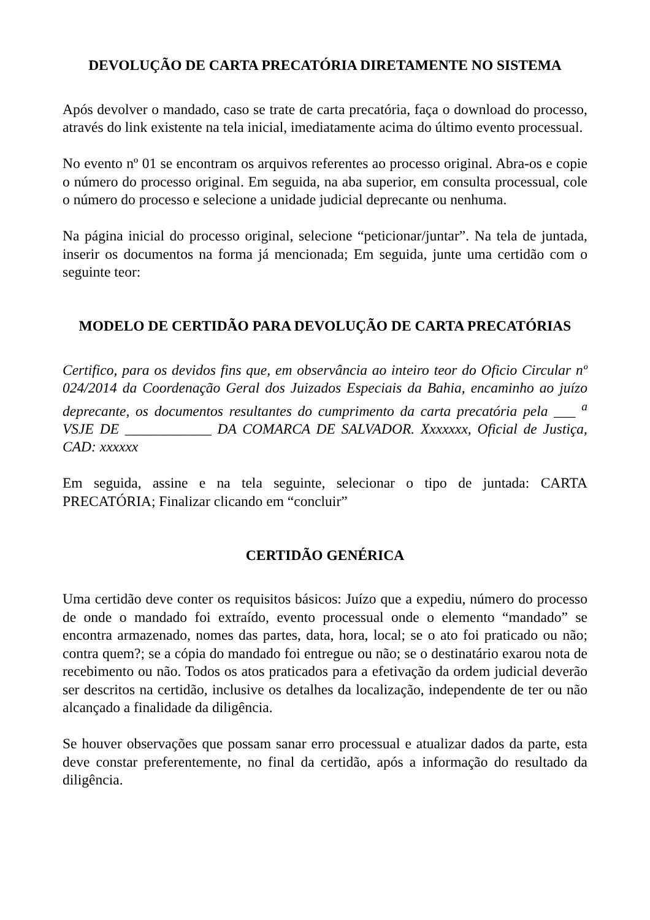DEVOLUÇÃO DE CARTA PRECATÓRIA DIRETAMENTE NO SISTEMA
Após devolver o mandado, caso se trate de carta precatória, faça o download do processo, através do link existente na tela inicial, imediatamente acima do último evento processual.
No evento nº 01 se encontram os arquivos referentes ao processo original. Abra-os e copie o número do processo original. Em seguida, na aba superior, em consulta processual, cole o número do processo e selecione a unidade judicial deprecante ou nenhuma.
Na página inicial do processo original, selecione “peticionar/juntar”. Na tela de juntada, inserir os documentos na forma já mencionada; Em seguida, junte uma certidão com o seguinte teor:
MODELO DE CERTIDÃO PARA DEVOLUÇÃO DE CARTA PRECATÓRIAS
Certifico, para os devidos fins que, em observância ao inteiro teor do Oficio Circular nº 024/2014 da Coordenação Geral dos Juizados Especiais da Bahia, encaminho ao juízo deprecante, os documentos resultantes do cumprimento da carta precatória pela ___ <sup>a</sup> VSJE DE ____________ DA COMARCA DE SALVADOR. Xxxxxxx, Oficial de Justiça, CAD: xxxxxx
Em seguida, assine e na tela seguinte, selecionar o tipo de juntada: CARTA PRECATÓRIA; Finalizar clicando em “concluir”
CERTIDÃO GENÉRICA
Uma certidão deve conter os requisitos básicos: Juízo que a expediu, número do processo de onde o mandado foi extraído, evento processual onde o elemento “mandado” se encontra armazenado, nomes das partes, data, hora, local; se o ato foi praticado ou não; contra quem?; se a cópia do mandado foi entregue ou não; se o destinatário exarou nota de recebimento ou não. Todos os atos praticados para a efetivação da ordem judicial deverão ser descritos na certidão, inclusive os detalhes da localização, independente de ter ou não alcançado a finalidade da diligência.
Se houver observações que possam sanar erro processual e atualizar dados da parte, esta deve constar preferentemente, no final da certidão, após a informação do resultado da diligência.